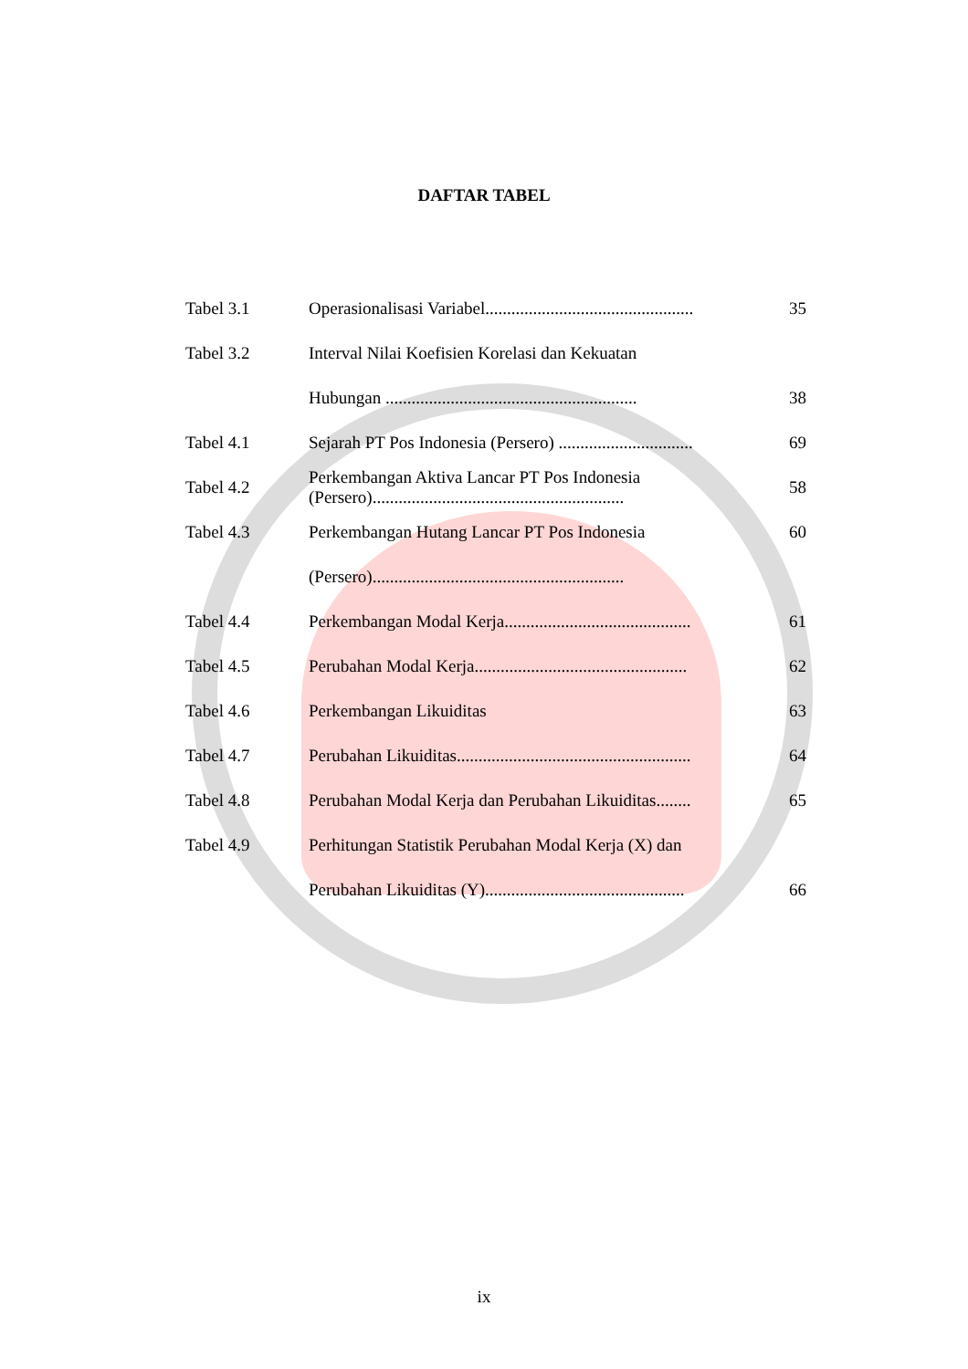DAFTAR TABEL
| Tabel 3.1 | Operasionalisasi Variabel................................................ | 35 |
| Tabel 3.2 | Interval Nilai Koefisien Korelasi dan Kekuatan | |
| | Hubungan .......................................................... | 38 |
| Tabel 4.1 | Sejarah PT Pos Indonesia (Persero) ............................... | 69 |
| Tabel 4.2 | Perkembangan Aktiva Lancar PT Pos Indonesia (Persero).......................................................... | 58 |
| Tabel 4.3 | Perkembangan Hutang Lancar PT Pos Indonesia | 60 |
| | (Persero).......................................................... | |
| Tabel 4.4 | Perkembangan Modal Kerja........................................... | 61 |
| Tabel 4.5 | Perubahan Modal Kerja................................................. | 62 |
| Tabel 4.6 | Perkembangan Likuiditas | 63 |
| Tabel 4.7 | Perubahan Likuiditas...................................................... | 64 |
| Tabel 4.8 | Perubahan Modal Kerja dan Perubahan Likuiditas........ | 65 |
| Tabel 4.9 | Perhitungan Statistik Perubahan Modal Kerja (X) dan | |
| | Perubahan Likuiditas (Y).............................................. | 66 |
ix